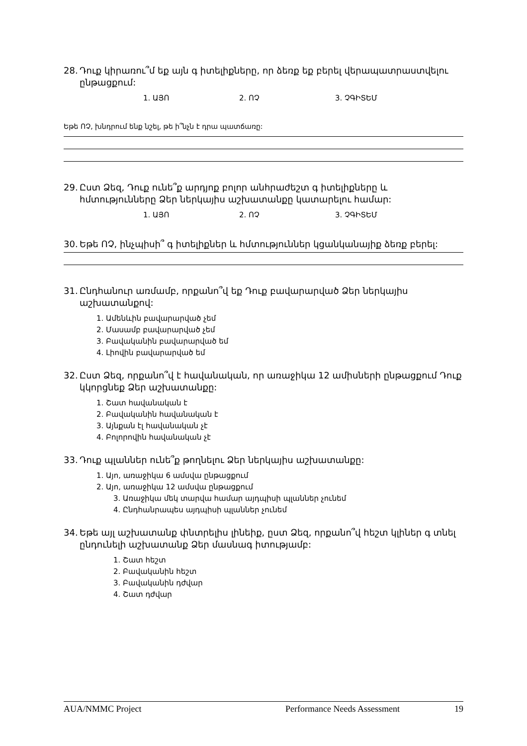28. Դուք կիրառու՞մ եք այն գ իտելիքները, որ ձեռք եք բերել վերապատրաստվելու ընթացքում:
1. ԱՅՈ 2. ՈՉ 3. ՉԳԻՏԵՄ
Եթե ՈՉ, խնդրում ենք նշել, թե ի՞նչն է դրա պատճառը:
29. Ըստ Ձեզ, Դուք ունե՞ք արդյոք բոլոր անհրաժեշտ գ իտելիքները և հմտությունները Ձեր ներկայիս աշխատանքը կատարելու համար:
1. ԱՅՈ 2. ՈՉ 3. ՉԳԻՏԵՄ
30. Եթե ՈՉ, ինչպիսի՞ գ իտելիքներ և հմտություններ կցանկանայիք ձեռք բերել:
31. Ընդհանուր առմամբ, որքանո՞վ եք Դուք բավարարված Ձեր ներկայիս աշխատանքով:
1. Ամենևին բավարարված չեմ
2. Մասամբ բավարարված չեմ
3. Բավականին բավարարված եմ
4. Լիովին բավարարված եմ
32. Ըստ Ձեզ, որքանո՞վ է հավանական, որ առաջիկա 12 ամիսների ընթացքում Դուք կկորցնեք Ձեր աշխատանքը:
1. Շատ հավանական է
2. Բավականին հավանական է
3. Այնքան էլ հավանական չէ
4. Բոլորովին հավանական չէ
33. Դուք պլաններ ունե՞ք թողնելու Ձեր ներկայիս աշխատանքը:
1. Այո, առաջիկա 6 ամսվա ընթացքում
2. Այո, առաջիկա 12 ամսվա ընթացքում
3. Առաջիկա մեկ տարվա համար այդպիսի պլաններ չունեմ
4. Ընդհանրապես այդպիսի պլաններ չունեմ
34. Եթե այլ աշխատանք փնտրելիս լինեիք, ըստ Ձեզ, որքանո՞վ հեշտ կլիներ գ տնել ընդունելի աշխատանք Ձեր մասնագ իտությամբ:
1. Շատ հեշտ
2. Բավականին հեշտ
3. Բավականին դժվար
4. Շատ դժվար
AUA/NMMC Project Performance Needs Assessment 19